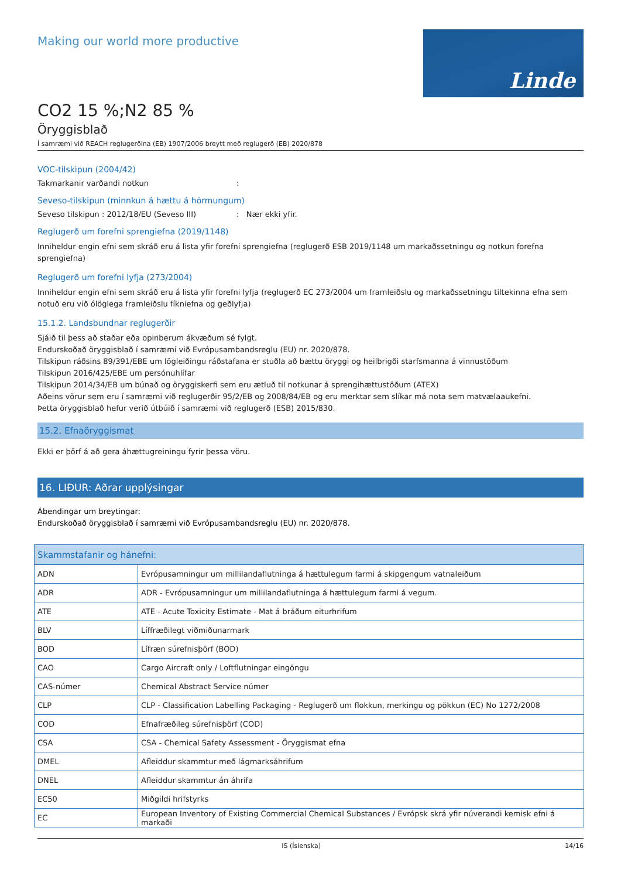Making our world more productive
Linde
CO2 15 %;N2 85 %
Öryggisblað
Í samræmi við REACH reglugerðina (EB) 1907/2006 breytt með reglugerð (EB) 2020/878
VOC-tilskipun (2004/42)
Takmarkanir varðandi notkun:
Seveso-tilskipun (minnkun á hættu á hörmungum)
Seveso tilskipun : 2012/18/EU (Seveso III): Nær ekki yfir.
Reglugerð um forefni sprengiefna (2019/1148)
Inniheldur engin efni sem skráð eru á lista yfir forefni sprengiefna (reglugerð ESB 2019/1148 um markaðssetningu og notkun forefna sprengiefna)
Reglugerð um forefni lyfja (273/2004)
Inniheldur engin efni sem skráð eru á lista yfir forefni lyfja (reglugerð EC 273/2004 um framleiðslu og markaðssetningu tiltekinna efna sem notuð eru við ólöglega framleiðslu fíkniefna og geðlyfja)
15.1.2. Landsbundnar reglugerðir
Sjáið til þess að staðar eða opinberum ákvæðum sé fylgt.
Endurskoðað öryggisblað í samræmi við Evrópusambandsreglu (EU) nr. 2020/878.
Tilskipun ráðsins 89/391/EBE um lögleiðingu ráðstafana er stuðla að bættu öryggi og heilbrigði starfsmanna á vinnustöðum
Tilskipun 2016/425/EBE um persónuhlífar
Tilskipun 2014/34/EB um búnað og öryggiskerfi sem eru ætluð til notkunar á sprengihættustöðum (ATEX)
Aðeins vörur sem eru í samræmi við reglugerðir 95/2/EB og 2008/84/EB og eru merktar sem slíkar má nota sem matvælaaukefni.
Þetta öryggisblað hefur verið útbúið í samræmi við reglugerð (ESB) 2015/830.
15.2. Efnaöryggismat
Ekki er þörf á að gera áhættugreiningu fyrir þessa vöru.
16. LIÐUR: Aðrar upplýsingar
Ábendingar um breytingar:
Endurskoðað öryggisblað í samræmi við Evrópusambandsreglu (EU) nr. 2020/878.
| Skammstafanir og hánefni: | |
| --- | --- |
| ADN | Evrópusamningur um millilandaflutninga á hættulegum farmi á skipgengum vatnaleiðum |
| ADR | ADR - Evrópusamningur um millilandaflutninga á hættulegum farmi á vegum. |
| ATE | ATE - Acute Toxicity Estimate - Mat á bráðum eiturhrifum |
| BLV | Líffræðilegt viðmiðunarmark |
| BOD | Lífræn súrefnisþörf (BOD) |
| CAO | Cargo Aircraft only / Loftflutningar eingöngu |
| CAS-númer | Chemical Abstract Service númer |
| CLP | CLP - Classification Labelling Packaging - Reglugerð um flokkun, merkingu og pökkun (EC) No 1272/2008 |
| COD | Efnafræðileg súrefnisþörf (COD) |
| CSA | CSA - Chemical Safety Assessment - Öryggismat efna |
| DMEL | Afleiddur skammtur með lágmarksáhrifum |
| DNEL | Afleiddur skammtur án áhrifa |
| EC50 | Miðgildi hrifstyrks |
| EC | European Inventory of Existing Commercial Chemical Substances / Evrópsk skrá yfir núverandi kemisk efni á markaði |
IS (Íslenska) 14/16